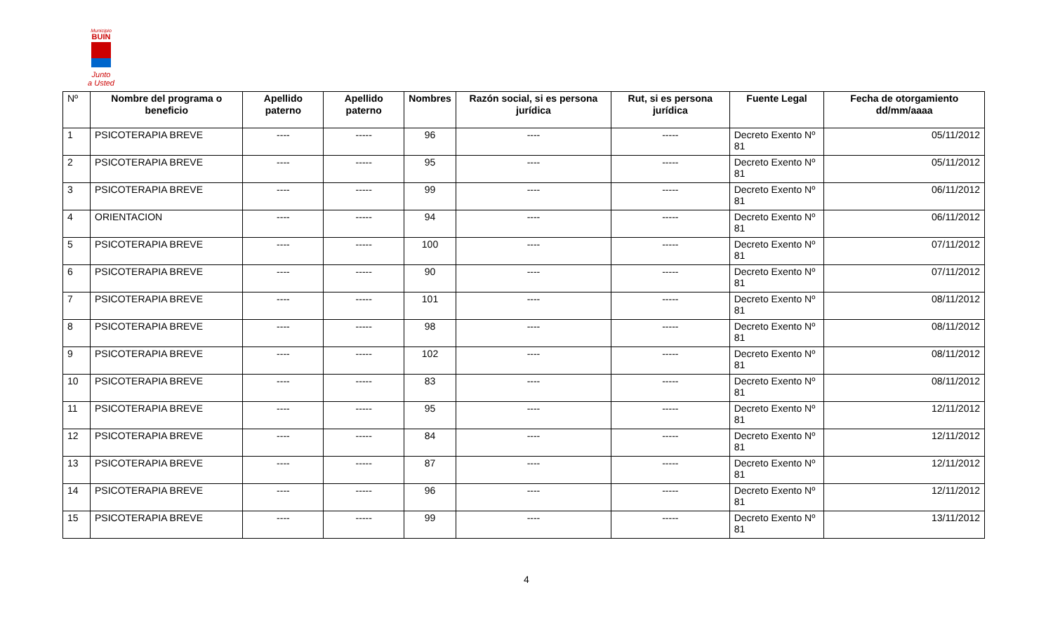Municipio
BUIN
Junto
a Usted
| Nº | Nombre del programa o beneficio | Apellido paterno | Apellido paterno | Nombres | Razón social, si es persona jurídica | Rut, si es persona jurídica | Fuente Legal | Fecha de otorgamiento dd/mm/aaaa |
| --- | --- | --- | --- | --- | --- | --- | --- | --- |
| 1 | PSICOTERAPIA BREVE | ---- | ----- | 96 | ---- | ----- | Decreto Exento Nº 81 | 05/11/2012 |
| 2 | PSICOTERAPIA BREVE | ---- | ----- | 95 | ---- | ----- | Decreto Exento Nº 81 | 05/11/2012 |
| 3 | PSICOTERAPIA BREVE | ---- | ----- | 99 | ---- | ----- | Decreto Exento Nº 81 | 06/11/2012 |
| 4 | ORIENTACION | ---- | ----- | 94 | ---- | ----- | Decreto Exento Nº 81 | 06/11/2012 |
| 5 | PSICOTERAPIA BREVE | ---- | ----- | 100 | ---- | ----- | Decreto Exento Nº 81 | 07/11/2012 |
| 6 | PSICOTERAPIA BREVE | ---- | ----- | 90 | ---- | ----- | Decreto Exento Nº 81 | 07/11/2012 |
| 7 | PSICOTERAPIA BREVE | ---- | ----- | 101 | ---- | ----- | Decreto Exento Nº 81 | 08/11/2012 |
| 8 | PSICOTERAPIA BREVE | ---- | ----- | 98 | ---- | ----- | Decreto Exento Nº 81 | 08/11/2012 |
| 9 | PSICOTERAPIA BREVE | ---- | ----- | 102 | ---- | ----- | Decreto Exento Nº 81 | 08/11/2012 |
| 10 | PSICOTERAPIA BREVE | ---- | ----- | 83 | ---- | ----- | Decreto Exento Nº 81 | 08/11/2012 |
| 11 | PSICOTERAPIA BREVE | ---- | ----- | 95 | ---- | ----- | Decreto Exento Nº 81 | 12/11/2012 |
| 12 | PSICOTERAPIA BREVE | ---- | ----- | 84 | ---- | ----- | Decreto Exento Nº 81 | 12/11/2012 |
| 13 | PSICOTERAPIA BREVE | ---- | ----- | 87 | ---- | ----- | Decreto Exento Nº 81 | 12/11/2012 |
| 14 | PSICOTERAPIA BREVE | ---- | ----- | 96 | ---- | ----- | Decreto Exento Nº 81 | 12/11/2012 |
| 15 | PSICOTERAPIA BREVE | ---- | ----- | 99 | ---- | ----- | Decreto Exento Nº 81 | 13/11/2012 |
4